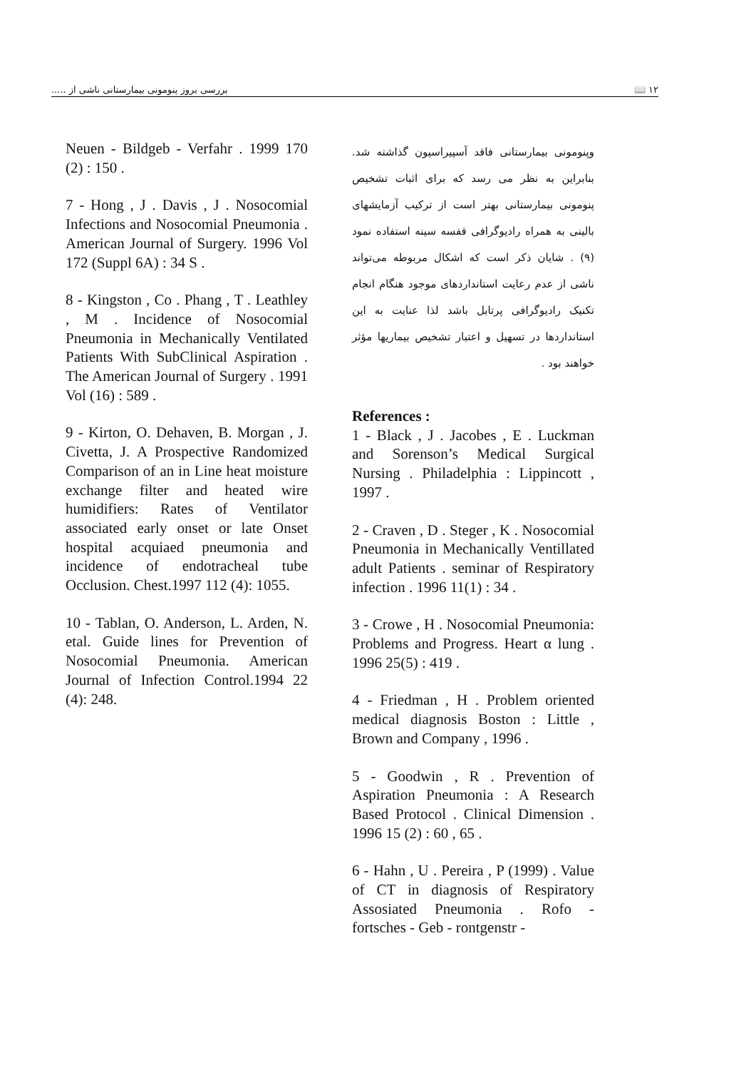١٢ 📖 بررسی بروز پنومونی بیمارستانی ناشی از .....
Neuen - Bildgeb - Verfahr . 1999 170 (2) : 150 .
7 - Hong , J . Davis , J . Nosocomial Infections and Nosocomial Pneumonia . American Journal of Surgery. 1996 Vol 172 (Suppl 6A) : 34 S .
8 - Kingston , Co . Phang , T . Leathley , M . Incidence of Nosocomial Pneumonia in Mechanically Ventilated Patients With SubClinical Aspiration . The American Journal of Surgery . 1991 Vol (16) : 589 .
9 - Kirton, O. Dehaven, B. Morgan , J. Civetta, J. A Prospective Randomized Comparison of an in Line heat moisture exchange filter and heated wire humidifiers: Rates of Ventilator associated early onset or late Onset hospital acquiaed pneumonia and incidence of endotracheal tube Occlusion. Chest.1997 112 (4): 1055.
10 - Tablan, O. Anderson, L. Arden, N. etal. Guide lines for Prevention of Nosocomial Pneumonia. American Journal of Infection Control.1994 22 (4): 248.
وپنومونی بیمارستانی فاقد آسپیراسیون گذاشته شد. بنابراین به نظر می رسد که برای اثبات تشخیص پنومونی بیمارستانی بهتر است از ترکیب آزمایشهای بالینی به همراه رادیوگرافی قفسه سینه استفاده نمود (۹) . شایان ذکر است که اشکال مربوطه می‌تواند ناشی از عدم رعایت استانداردهای موجود هنگام انجام تکنیک رادیوگرافی پرتابل باشد لذا عنایت به این استانداردها در تسهیل و اعتبار تشخیص بیماریها مؤثر خواهند بود .
References :
1 - Black , J . Jacobes , E . Luckman and Sorenson’s Medical Surgical Nursing . Philadelphia : Lippincott , 1997 .
2 - Craven , D . Steger , K . Nosocomial Pneumonia in Mechanically Ventillated adult Patients . seminar of Respiratory infection . 1996 11(1) : 34 .
3 - Crowe , H . Nosocomial Pneumonia: Problems and Progress. Heart α lung . 1996 25(5) : 419 .
4 - Friedman , H . Problem oriented medical diagnosis Boston : Little , Brown and Company , 1996 .
5 - Goodwin , R . Prevention of Aspiration Pneumonia : A Research Based Protocol . Clinical Dimension . 1996 15 (2) : 60 , 65 .
6 - Hahn , U . Pereira , P (1999) . Value of CT in diagnosis of Respiratory Assosiated Pneumonia . Rofo - fortsches - Geb - rontgenstr -